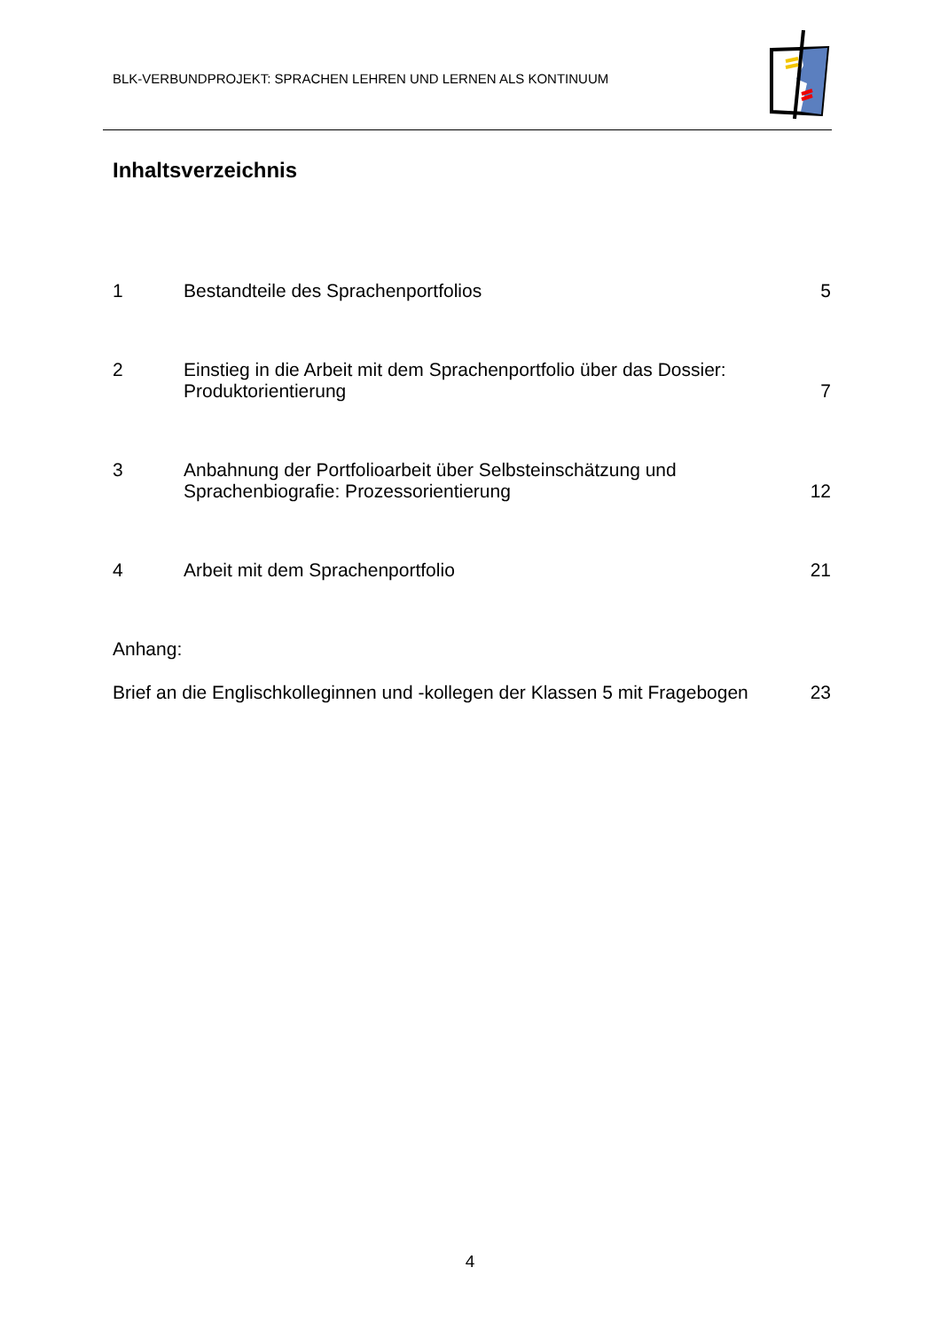BLK-VERBUNDPROJEKT: SPRACHEN LEHREN UND LERNEN ALS KONTINUUM
Inhaltsverzeichnis
1 Bestandteile des Sprachenportfolios
5
2 Einstieg in die Arbeit mit dem Sprachenportfolio über das Dossier:
Produktorientierung
7
3 Anbahnung der Portfolioarbeit über Selbsteinschätzung und
Sprachenbiografie: Prozessorientierung
12
4 Arbeit mit dem Sprachenportfolio
21
Anhang:
Brief an die Englischkolleginnen und -kollegen der Klassen 5 mit Fragebogen
23
4